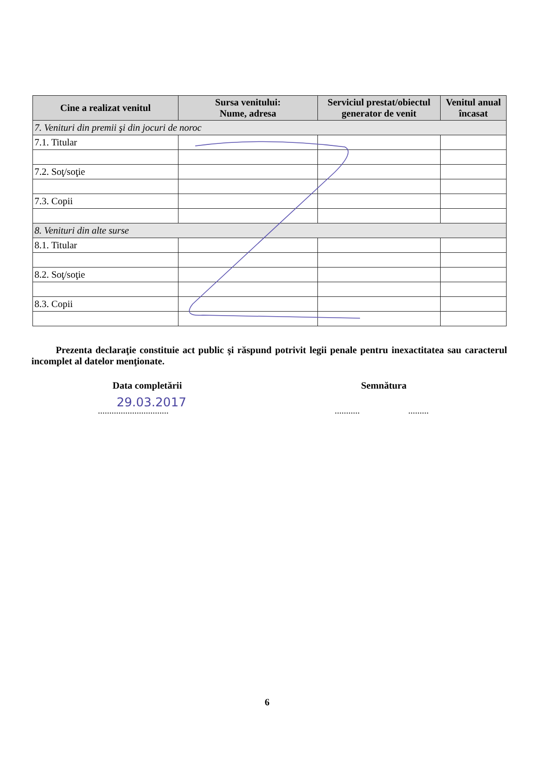| Cine a realizat venitul | Sursa venitului: Nume, adresa | Serviciul prestat/obiectul generator de venit | Venitul anual încasat |
| --- | --- | --- | --- |
| 7. Venituri din premii şi din jocuri de noroc | | | |
| 7.1. Titular | | | |
| 7.2. Soţ/soţie | | | |
| 7.3. Copii | | | |
| 8. Venituri din alte surse | | | |
| 8.1. Titular | | | |
| 8.2. Soţ/soţie | | | |
| 8.3. Copii | | | |
Prezenta declaraţie constituie act public şi răspund potrivit legii penale pentru inexactitatea sau caracterul incomplet al datelor menţionate.
Data completării Semnătura
29.03.2017
...............................
........... .........
6